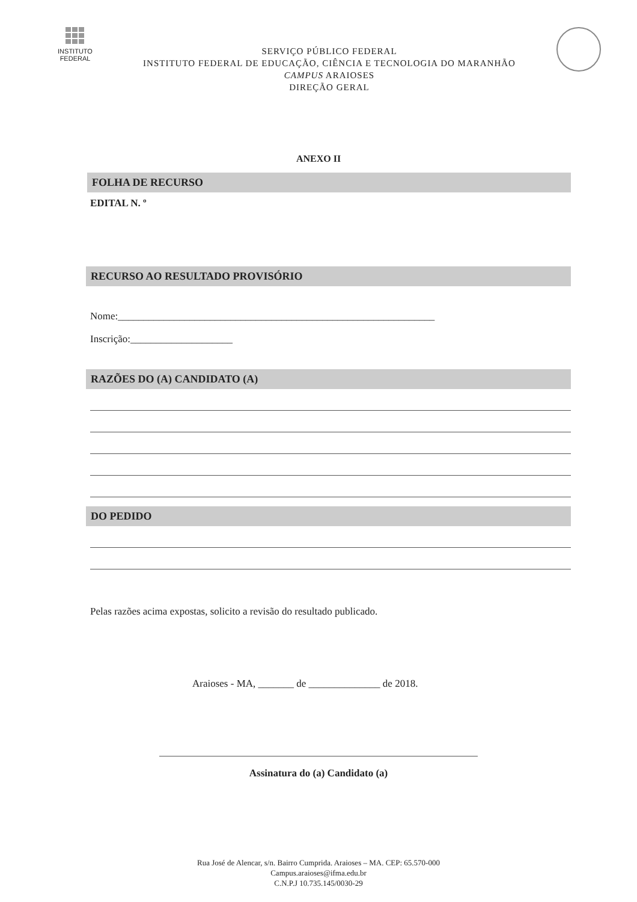INSTITUTO
FEDERAL
SERVIÇO PÚBLICO FEDERAL
INSTITUTO FEDERAL DE EDUCAÇÃO, CIÊNCIA E TECNOLOGIA DO MARANHÃO
CAMPUS ARAIOSES
DIREÇÃO GERAL
ANEXO II
FOLHA DE RECURSO
EDITAL N. º
RECURSO AO RESULTADO PROVISÓRIO
Nome:______________________________________________________________
Inscrição:____________________
RAZÕES DO (A) CANDIDATO (A)
DO PEDIDO
Pelas razões acima expostas, solicito a revisão do resultado publicado.
Araioses - MA, _______ de ______________ de 2018.
Assinatura do (a) Candidato (a)
Rua José de Alencar, s/n. Bairro Cumprida. Araioses – MA. CEP: 65.570-000
Campus.araioses@ifma.edu.br
C.N.P.J 10.735.145/0030-29